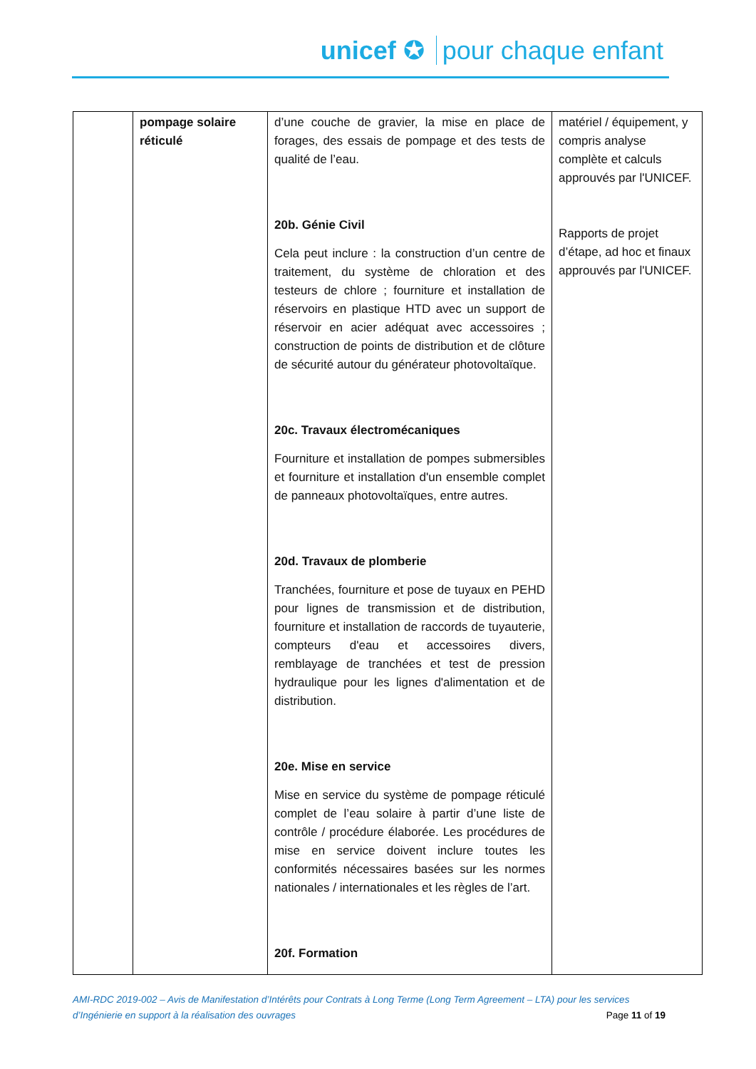unicef ✪ pour chaque enfant
| | pompage solaire réticulé | d’une couche de gravier, la mise en place de forages, des essais de pompage et des tests de qualité de l’eau. 20b. Génie Civil Cela peut inclure : la construction d’un centre de traitement, du système de chloration et des testeurs de chlore ; fourniture et installation de réservoirs en plastique HTD avec un support de réservoir en acier adéquat avec accessoires ; construction de points de distribution et de clôture de sécurité autour du générateur photovoltaïque. 20c. Travaux électromécaniques Fourniture et installation de pompes submersibles et fourniture et installation d'un ensemble complet de panneaux photovoltaïques, entre autres. 20d. Travaux de plomberie Tranchées, fourniture et pose de tuyaux en PEHD pour lignes de transmission et de distribution, fourniture et installation de raccords de tuyauterie, compteurs d'eau et accessoires divers, remblayage de tranchées et test de pression hydraulique pour les lignes d'alimentation et de distribution. 20e. Mise en service Mise en service du système de pompage réticulé complet de l’eau solaire à partir d’une liste de contrôle / procédure élaborée. Les procédures de mise en service doivent inclure toutes les conformités nécessaires basées sur les normes nationales / internationales et les règles de l’art. 20f. Formation | matériel / équipement, y compris analyse complète et calculs approuvés par l'UNICEF. Rapports de projet d’étape, ad hoc et finaux approuvés par l'UNICEF. |
AMI-RDC 2019-002 – Avis de Manifestation d’Intérêts pour Contrats à Long Terme (Long Term Agreement – LTA) pour les services
d’Ingénierie en support à la réalisation des ouvrages Page 11 of 19